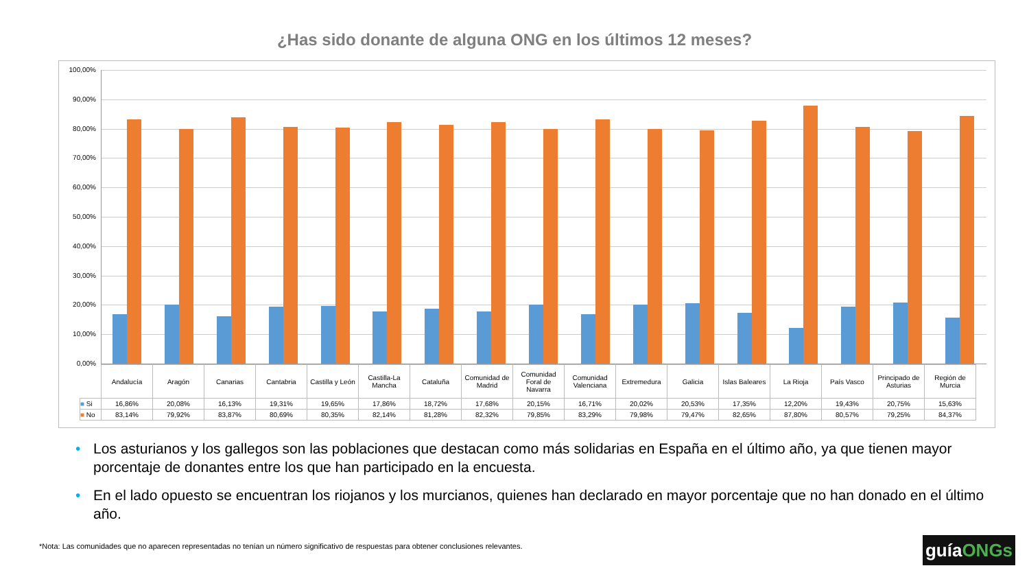¿Has sido donante de alguna ONG en los últimos 12 meses?
100,00%
90,00%
80,00%
70,00%
60,00%
50,00%
40,00%
30,00%
20,00%
10,00%
0,00%
| | Andalucía | Aragón | Canarias | Cantabria | Castilla y León | Castilla-La Mancha | Cataluña | Comunidad de Madrid | Comunidad Foral de Navarra | Comunidad Valenciana | Extremedura | Galicia | Islas Baleares | La Rioja | País Vasco | Principado de Asturias | Región de Murcia |
| ■ Si | 16,86% | 20,08% | 16,13% | 19,31% | 19,65% | 17,86% | 18,72% | 17,68% | 20,15% | 16,71% | 20,02% | 20,53% | 17,35% | 12,20% | 19,43% | 20,75% | 15,63% |
| ■ No | 83,14% | 79,92% | 83,87% | 80,69% | 80,35% | 82,14% | 81,28% | 82,32% | 79,85% | 83,29% | 79,98% | 79,47% | 82,65% | 87,80% | 80,57% | 79,25% | 84,37% |
• Los asturianos y los gallegos son las poblaciones que destacan como más solidarias en España en el último año, ya que tienen mayor porcentaje de donantes entre los que han participado en la encuesta.
• En el lado opuesto se encuentran los riojanos y los murcianos, quienes han declarado en mayor porcentaje que no han donado en el último año.
*Nota: Las comunidades que no aparecen representadas no tenían un número significativo de respuestas para obtener conclusiones relevantes.
guíaONGs